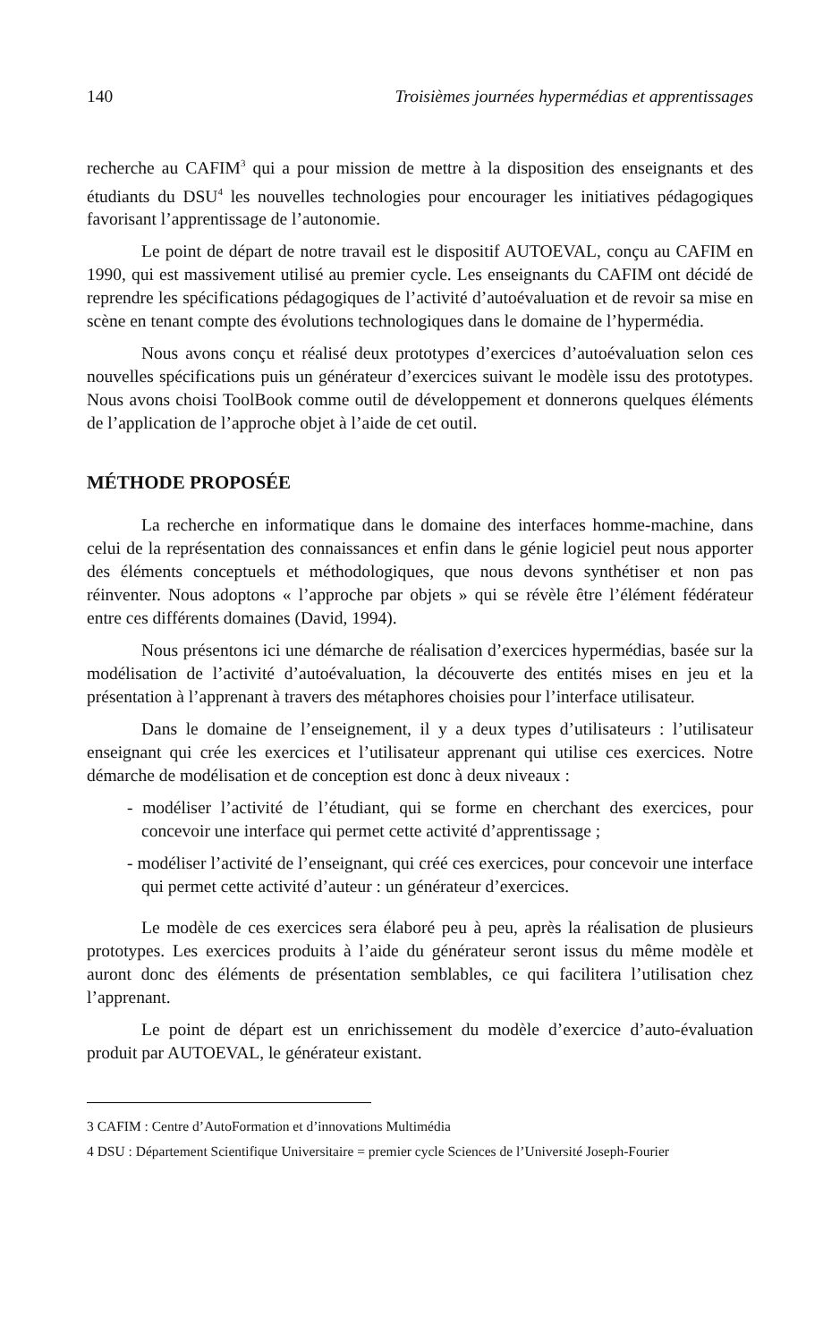140 Troisièmes journées hypermédias et apprentissages
recherche au CAFIM<sup>3</sup> qui a pour mission de mettre à la disposition des enseignants et des étudiants du DSU<sup>4</sup> les nouvelles technologies pour encourager les initiatives pédagogiques favorisant l’apprentissage de l’autonomie.
Le point de départ de notre travail est le dispositif AUTOEVAL, conçu au CAFIM en 1990, qui est massivement utilisé au premier cycle. Les enseignants du CAFIM ont décidé de reprendre les spécifications pédagogiques de l’activité d’autoévaluation et de revoir sa mise en scène en tenant compte des évolutions technologiques dans le domaine de l’hypermédia.
Nous avons conçu et réalisé deux prototypes d’exercices d’autoévaluation selon ces nouvelles spécifications puis un générateur d’exercices suivant le modèle issu des prototypes. Nous avons choisi ToolBook comme outil de développement et donnerons quelques éléments de l’application de l’approche objet à l’aide de cet outil.
MÉTHODE PROPOSÉE
La recherche en informatique dans le domaine des interfaces homme-machine, dans celui de la représentation des connaissances et enfin dans le génie logiciel peut nous apporter des éléments conceptuels et méthodologiques, que nous devons synthétiser et non pas réinventer. Nous adoptons « l’approche par objets » qui se révèle être l’élément fédérateur entre ces différents domaines (David, 1994).
Nous présentons ici une démarche de réalisation d’exercices hypermédias, basée sur la modélisation de l’activité d’autoévaluation, la découverte des entités mises en jeu et la présentation à l’apprenant à travers des métaphores choisies pour l’interface utilisateur.
Dans le domaine de l’enseignement, il y a deux types d’utilisateurs : l’utilisateur enseignant qui crée les exercices et l’utilisateur apprenant qui utilise ces exercices. Notre démarche de modélisation et de conception est donc à deux niveaux :
- modéliser l’activité de l’étudiant, qui se forme en cherchant des exercices, pour concevoir une interface qui permet cette activité d’apprentissage ;
- modéliser l’activité de l’enseignant, qui créé ces exercices, pour concevoir une interface qui permet cette activité d’auteur : un générateur d’exercices.
Le modèle de ces exercices sera élaboré peu à peu, après la réalisation de plusieurs prototypes. Les exercices produits à l’aide du générateur seront issus du même modèle et auront donc des éléments de présentation semblables, ce qui facilitera l’utilisation chez l’apprenant.
Le point de départ est un enrichissement du modèle d’exercice d’auto-évaluation produit par AUTOEVAL, le générateur existant.
3 CAFIM : Centre d’AutoFormation et d’innovations Multimédia
4 DSU : Département Scientifique Universitaire = premier cycle Sciences de l’Université Joseph-Fourier